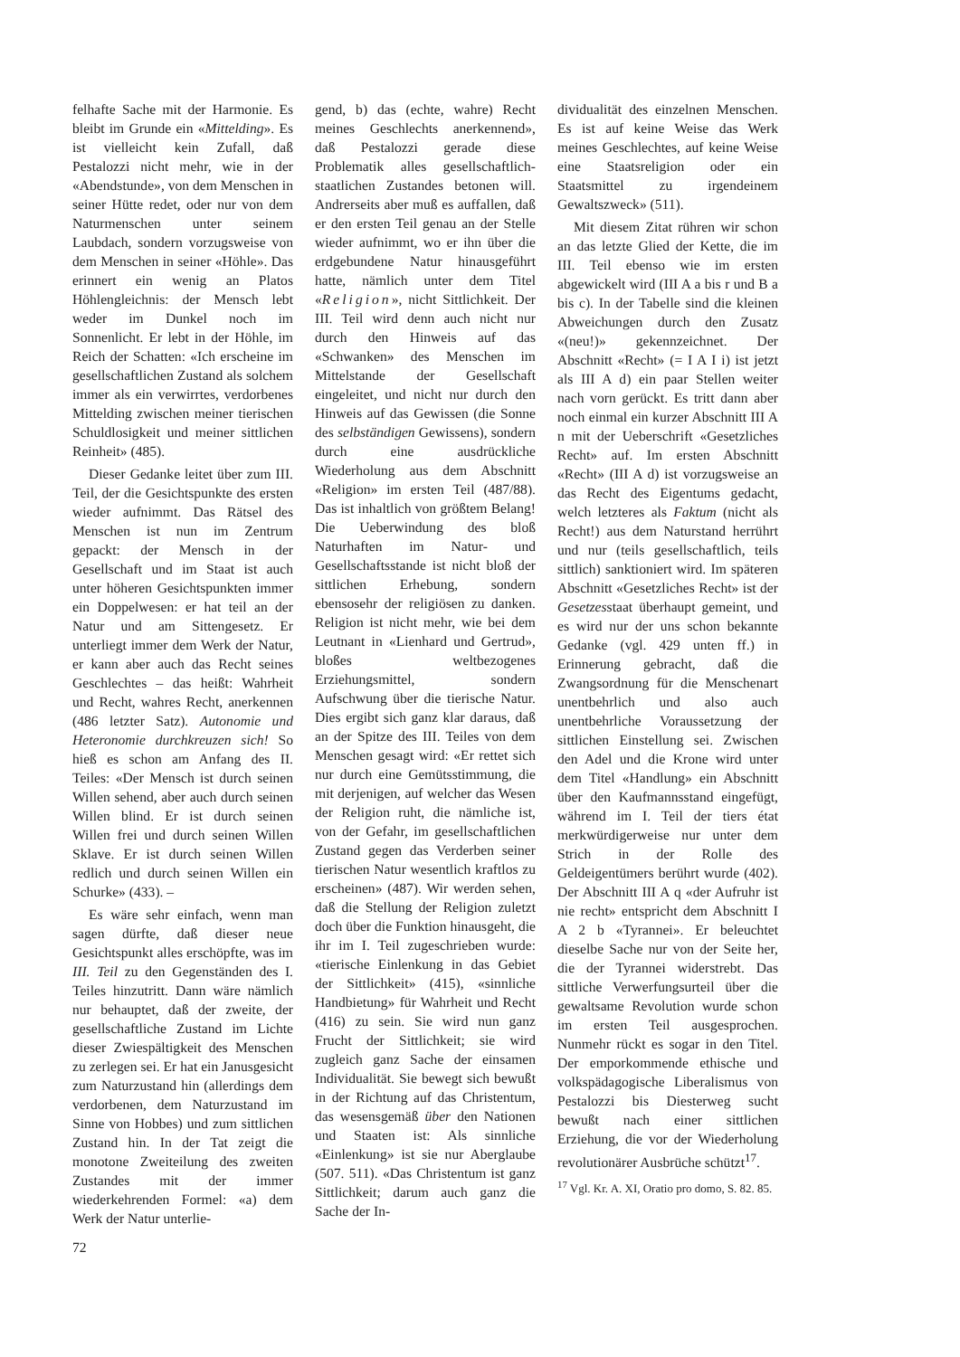felhafte Sache mit der Harmonie. Es bleibt im Grunde ein «Mittelding». Es ist vielleicht kein Zufall, daß Pestalozzi nicht mehr, wie in der «Abendstunde», von dem Menschen in seiner Hütte redet, oder nur von dem Naturmenschen unter seinem Laubdach, sondern vorzugsweise von dem Menschen in seiner «Höhle». Das erinnert ein wenig an Platos Höhlengleichnis: der Mensch lebt weder im Dunkel noch im Sonnenlicht. Er lebt in der Höhle, im Reich der Schatten: «Ich erscheine im gesellschaftlichen Zustand als solchem immer als ein verwirrtes, verdorbenes Mittelding zwischen meiner tierischen Schuldlosigkeit und meiner sittlichen Reinheit» (485).
Dieser Gedanke leitet über zum III. Teil, der die Gesichtspunkte des ersten wieder aufnimmt. Das Rätsel des Menschen ist nun im Zentrum gepackt: der Mensch in der Gesellschaft und im Staat ist auch unter höheren Gesichtspunkten immer ein Doppelwesen: er hat teil an der Natur und am Sittengesetz. Er unterliegt immer dem Werk der Natur, er kann aber auch das Recht seines Geschlechtes – das heißt: Wahrheit und Recht, wahres Recht, anerkennen (486 letzter Satz). Autonomie und Heteronomie durchkreuzen sich! So hieß es schon am Anfang des II. Teiles: «Der Mensch ist durch seinen Willen sehend, aber auch durch seinen Willen blind. Er ist durch seinen Willen frei und durch seinen Willen Sklave. Er ist durch seinen Willen redlich und durch seinen Willen ein Schurke» (433). –
Es wäre sehr einfach, wenn man sagen dürfte, daß dieser neue Gesichtspunkt alles erschöpfte, was im III. Teil zu den Gegenständen des I. Teiles hinzutritt. Dann wäre nämlich nur behauptet, daß der zweite, der gesellschaftliche Zustand im Lichte dieser Zwiespältigkeit des Menschen zu zerlegen sei. Er hat ein Janusgesicht zum Naturzustand hin (allerdings dem verdorbenen, dem Naturzustand im Sinne von Hobbes) und zum sittlichen Zustand hin. In der Tat zeigt die monotone Zweiteilung des zweiten Zustandes mit der immer wiederkehrenden Formel: «a) dem Werk der Natur unterlie-
gend, b) das (echte, wahre) Recht meines Geschlechts anerkennend», daß Pestalozzi gerade diese Problematik alles gesellschaftlich-staatlichen Zustandes betonen will. Andrerseits aber muß es auffallen, daß er den ersten Teil genau an der Stelle wieder aufnimmt, wo er ihn über die erdgebundene Natur hinausgeführt hatte, nämlich unter dem Titel «Religion», nicht Sittlichkeit. Der III. Teil wird denn auch nicht nur durch den Hinweis auf das «Schwanken» des Menschen im Mittelstande der Gesellschaft eingeleitet, und nicht nur durch den Hinweis auf das Gewissen (die Sonne des selbständigen Gewissens), sondern durch eine ausdrückliche Wiederholung aus dem Abschnitt «Religion» im ersten Teil (487/88). Das ist inhaltlich von größtem Belang! Die Ueberwindung des bloß Naturhaften im Natur- und Gesellschaftsstande ist nicht bloß der sittlichen Erhebung, sondern ebensosehr der religiösen zu danken. Religion ist nicht mehr, wie bei dem Leutnant in «Lienhard und Gertrud», bloßes weltbezogenes Erziehungsmittel, sondern Aufschwung über die tierische Natur. Dies ergibt sich ganz klar daraus, daß an der Spitze des III. Teiles von dem Menschen gesagt wird: «Er rettet sich nur durch eine Gemütsstimmung, die mit derjenigen, auf welcher das Wesen der Religion ruht, die nämliche ist, von der Gefahr, im gesellschaftlichen Zustand gegen das Verderben seiner tierischen Natur wesentlich kraftlos zu erscheinen» (487). Wir werden sehen, daß die Stellung der Religion zuletzt doch über die Funktion hinausgeht, die ihr im I. Teil zugeschrieben wurde: «tierische Einlenkung in das Gebiet der Sittlichkeit» (415), «sinnliche Handbietung» für Wahrheit und Recht (416) zu sein. Sie wird nun ganz Frucht der Sittlichkeit; sie wird zugleich ganz Sache der einsamen Individualität. Sie bewegt sich bewußt in der Richtung auf das Christentum, das wesensgemäß über den Nationen und Staaten ist: Als sinnliche «Einlenkung» ist sie nur Aberglaube (507. 511). «Das Christentum ist ganz Sittlichkeit; darum auch ganz die Sache der In-
dividualität des einzelnen Menschen. Es ist auf keine Weise das Werk meines Geschlechtes, auf keine Weise eine Staatsreligion oder ein Staatsmittel zu irgendeinem Gewaltszweck» (511).
Mit diesem Zitat rühren wir schon an das letzte Glied der Kette, die im III. Teil ebenso wie im ersten abgewickelt wird (III A a bis r und B a bis c). In der Tabelle sind die kleinen Abweichungen durch den Zusatz «(neu!)» gekennzeichnet. Der Abschnitt «Recht» (= I A I i) ist jetzt als III A d) ein paar Stellen weiter nach vorn gerückt. Es tritt dann aber noch einmal ein kurzer Abschnitt III A n mit der Ueberschrift «Gesetzliches Recht» auf. Im ersten Abschnitt «Recht» (III A d) ist vorzugsweise an das Recht des Eigentums gedacht, welch letzteres als Faktum (nicht als Recht!) aus dem Naturstand herrührt und nur (teils gesellschaftlich, teils sittlich) sanktioniert wird. Im späteren Abschnitt «Gesetzliches Recht» ist der Gesetzesstaat überhaupt gemeint, und es wird nur der uns schon bekannte Gedanke (vgl. 429 unten ff.) in Erinnerung gebracht, daß die Zwangsordnung für die Menschenart unentbehrlich und also auch unentbehrliche Voraussetzung der sittlichen Einstellung sei. Zwischen den Adel und die Krone wird unter dem Titel «Handlung» ein Abschnitt über den Kaufmannsstand eingefügt, während im I. Teil der tiers état merkwürdigerweise nur unter dem Strich in der Rolle des Geldeigentümers berührt wurde (402). Der Abschnitt III A q «der Aufruhr ist nie recht» entspricht dem Abschnitt I A 2 b «Tyrannei». Er beleuchtet dieselbe Sache nur von der Seite her, die der Tyrannei widerstrebt. Das sittliche Verwerfungsurteil über die gewaltsame Revolution wurde schon im ersten Teil ausgesprochen. Nunmehr rückt es sogar in den Titel. Der emporkommende ethische und volkspädagogische Liberalismus von Pestalozzi bis Diesterweg sucht bewußt nach einer sittlichen Erziehung, die vor der Wiederholung revolutionärer Ausbrüche schützt<sup>17</sup>.
<sup>17</sup> Vgl. Kr. A. XI, Oratio pro domo, S. 82. 85.
72